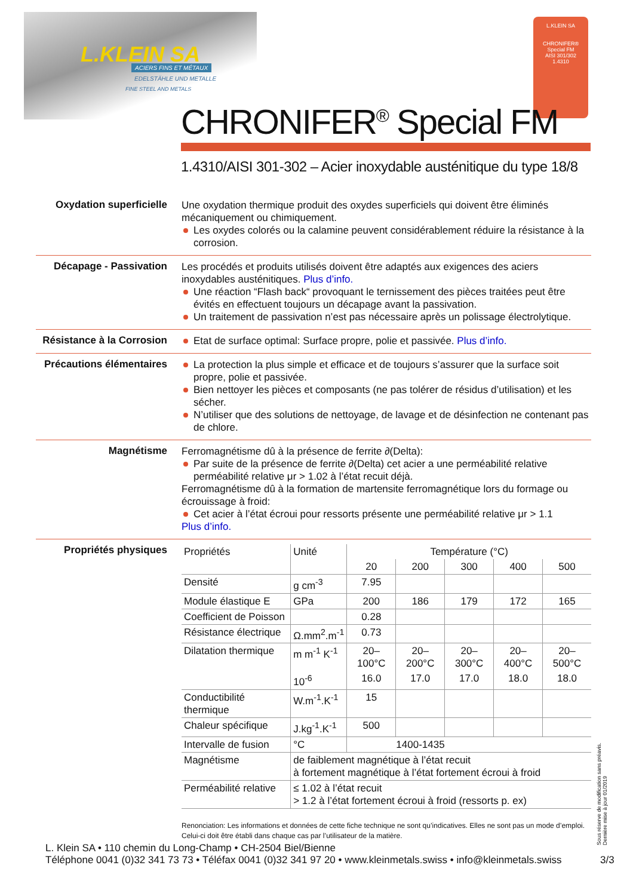L.KLEIN SA ACIERS FINS ET MÉTAUX
EDELSTÄHLE UND METALLE
FINE STEEL AND METALS
L.KLEIN SA
CHRONIFER®
Special FM
AISI 301/302
1.4310
CHRONIFER<sup>®</sup> Special FM
1.4310/AISI 301-302 – Acier inoxydable austénitique du type 18/8
Oxydation superficielle
Une oxydation thermique produit des oxydes superficiels qui doivent être éliminés mécaniquement ou chimiquement.
Les oxydes colorés ou la calamine peuvent considérablement réduire la résistance à la corrosion.
Décapage - Passivation
Les procédés et produits utilisés doivent être adaptés aux exigences des aciers inoxydables austénitiques. Plus d’info.
Une réaction “Flash back“ provoquant le ternissement des pièces traitées peut être évités en effectuent toujours un décapage avant la passivation.
Un traitement de passivation n’est pas nécessaire après un polissage électrolytique.
Résistance à la Corrosion
Etat de surface optimal: Surface propre, polie et passivée. Plus d’info.
Précautions élémentaires
La protection la plus simple et efficace et de toujours s’assurer que la surface soit propre, polie et passivée.
Bien nettoyer les pièces et composants (ne pas tolérer de résidus d’utilisation) et les sécher.
N’utiliser que des solutions de nettoyage, de lavage et de désinfection ne contenant pas de chlore.
Magnétisme
Ferromagnétisme dû à la présence de ferrite ∂(Delta):
Par suite de la présence de ferrite ∂(Delta) cet acier a une perméabilité relative perméabilité relative μr > 1.02 à l’état recuit déjà.
Ferromagnétisme dû à la formation de martensite ferromagnétique lors du formage ou écrouissage à froid:
Cet acier à l’état écroui pour ressorts présente une perméabilité relative μr > 1.1
Plus d’info.
Propriétés physiques
| Propriétés | Unité | Température (°C) | | | | |
| --- | --- | --- | --- | --- | --- | --- |
| | | 20 | 200 | 300 | 400 | 500 |
| Densité | g cm<sup>-3</sup> | 7.95 | | | | |
| Module élastique E | GPa | 200 | 186 | 179 | 172 | 165 |
| Coefficient de Poisson | | 0.28 | | | | |
| Résistance électrique | Ω.mm<sup>2</sup>.m<sup>-1</sup> | 0.73 | | | | |
| Dilatation thermique | m m<sup>-1</sup> K<sup>-1</sup> | 20–100°C | 20–200°C | 20–300°C | 20–400°C | 20–500°C |
| | 10<sup>-6</sup> | 16.0 | 17.0 | 17.0 | 18.0 | 18.0 |
| Conductibilité thermique | W.m<sup>-1</sup>.K<sup>-1</sup> | 15 | | | | |
| Chaleur spécifique | J.kg<sup>-1</sup>.K<sup>-1</sup> | 500 | | | | |
| Intervalle de fusion | °C | 1400-1435 | | | | |
| Magnétisme | de faiblement magnétique à l’état recuit à fortement magnétique à l’état fortement écroui à froid | | | | | |
| Perméabilité relative | ≤ 1.02 à l’état recuit > 1.2 à l’état fortement écroui à froid (ressorts p. ex) | | | | | |
Renonciation: Les informations et données de cette fiche technique ne sont qu’indicatives. Elles ne sont pas un mode d’emploi. Celui-ci doit être établi dans chaque cas par l’utilisateur de la matière.
Sous réserve de modification sans préavis.
Dernière mise à jour 01/2019
L. Klein SA • 110 chemin du Long-Champ • CH-2504 Biel/Bienne
Téléphone 0041 (0)32 341 73 73 • Téléfax 0041 (0)32 341 97 20 • www.kleinmetals.swiss • info@kleinmetals.swiss
3/3